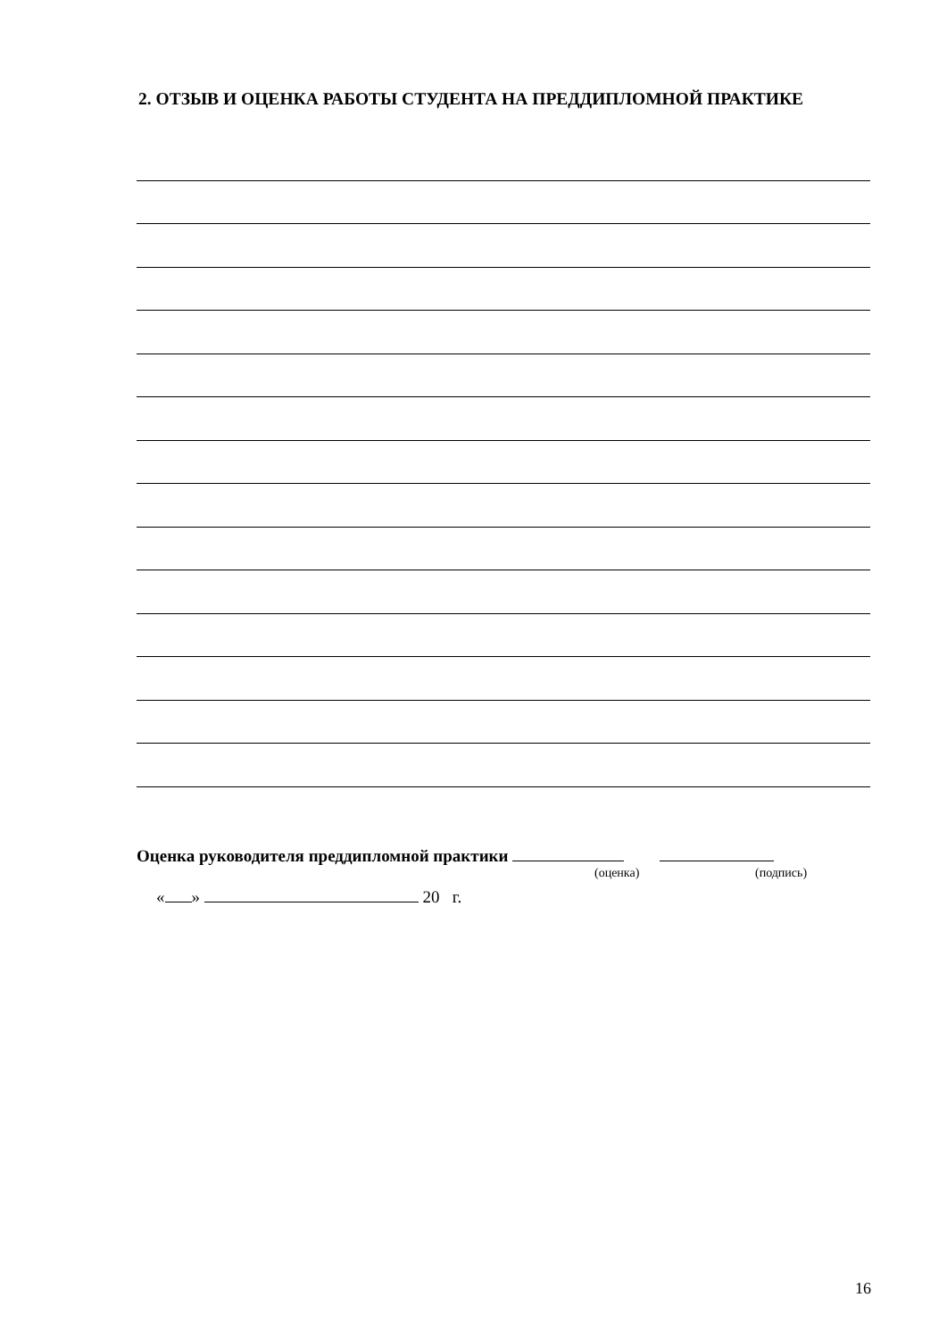2. ОТЗЫВ И ОЦЕНКА РАБОТЫ СТУДЕНТА НА ПРЕДДИПЛОМНОЙ ПРАКТИКЕ
Оценка руководителя преддипломной практики
(оценка) (подпись)
« » 20 г.
16